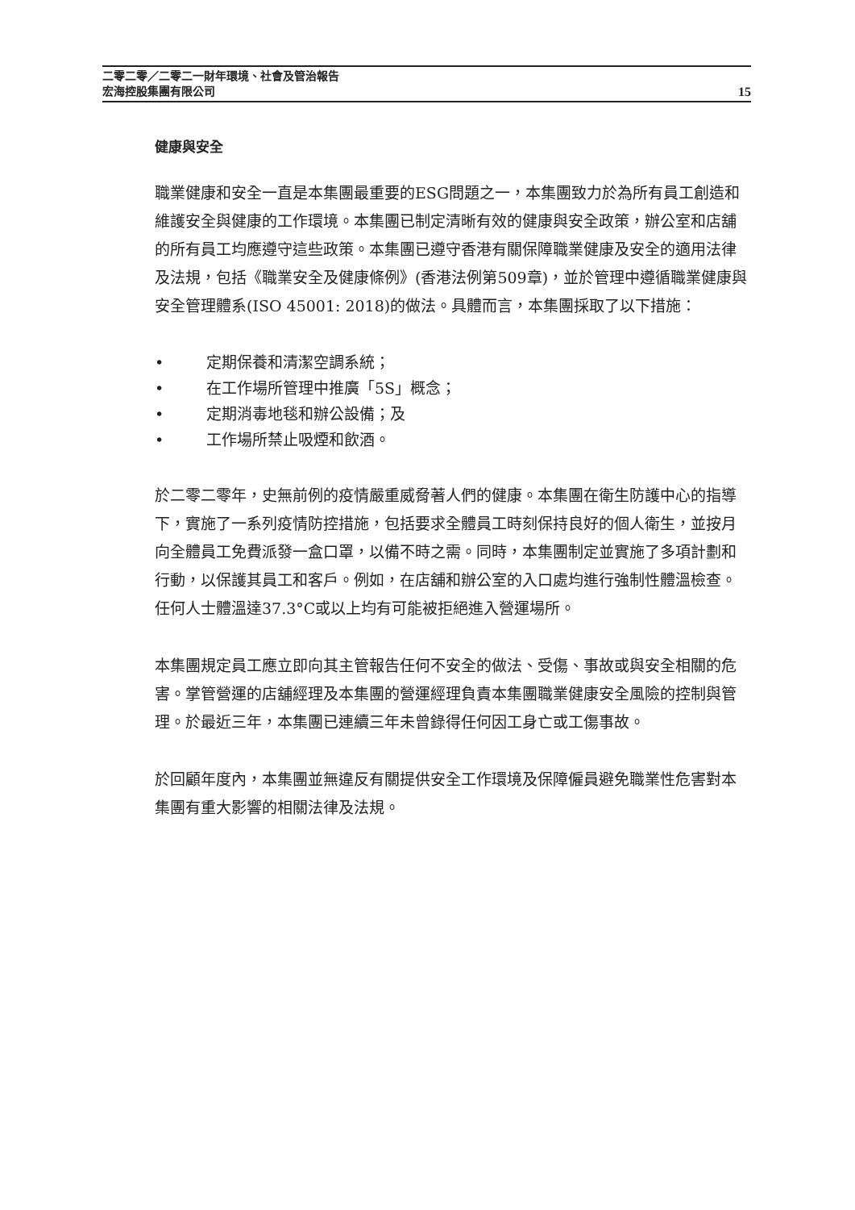二零二零／二零二一財年環境、社會及管治報告
宏海控股集團有限公司
15
健康與安全
職業健康和安全一直是本集團最重要的ESG問題之一，本集團致力於為所有員工創造和維護安全與健康的工作環境。本集團已制定清晰有效的健康與安全政策，辦公室和店舖的所有員工均應遵守這些政策。本集團已遵守香港有關保障職業健康及安全的適用法律及法規，包括《職業安全及健康條例》(香港法例第509章)，並於管理中遵循職業健康與安全管理體系(ISO 45001: 2018)的做法。具體而言，本集團採取了以下措施：
• 定期保養和清潔空調系統；
• 在工作場所管理中推廣「5S」概念；
• 定期消毒地毯和辦公設備；及
• 工作場所禁止吸煙和飲酒。
於二零二零年，史無前例的疫情嚴重威脅著人們的健康。本集團在衛生防護中心的指導下，實施了一系列疫情防控措施，包括要求全體員工時刻保持良好的個人衛生，並按月向全體員工免費派發一盒口罩，以備不時之需。同時，本集團制定並實施了多項計劃和行動，以保護其員工和客戶。例如，在店舖和辦公室的入口處均進行強制性體溫檢查。任何人士體溫達37.3°C或以上均有可能被拒絕進入營運場所。
本集團規定員工應立即向其主管報告任何不安全的做法、受傷、事故或與安全相關的危害。掌管營運的店舖經理及本集團的營運經理負責本集團職業健康安全風險的控制與管理。於最近三年，本集團已連續三年未曾錄得任何因工身亡或工傷事故。
於回顧年度內，本集團並無違反有關提供安全工作環境及保障僱員避免職業性危害對本集團有重大影響的相關法律及法規。